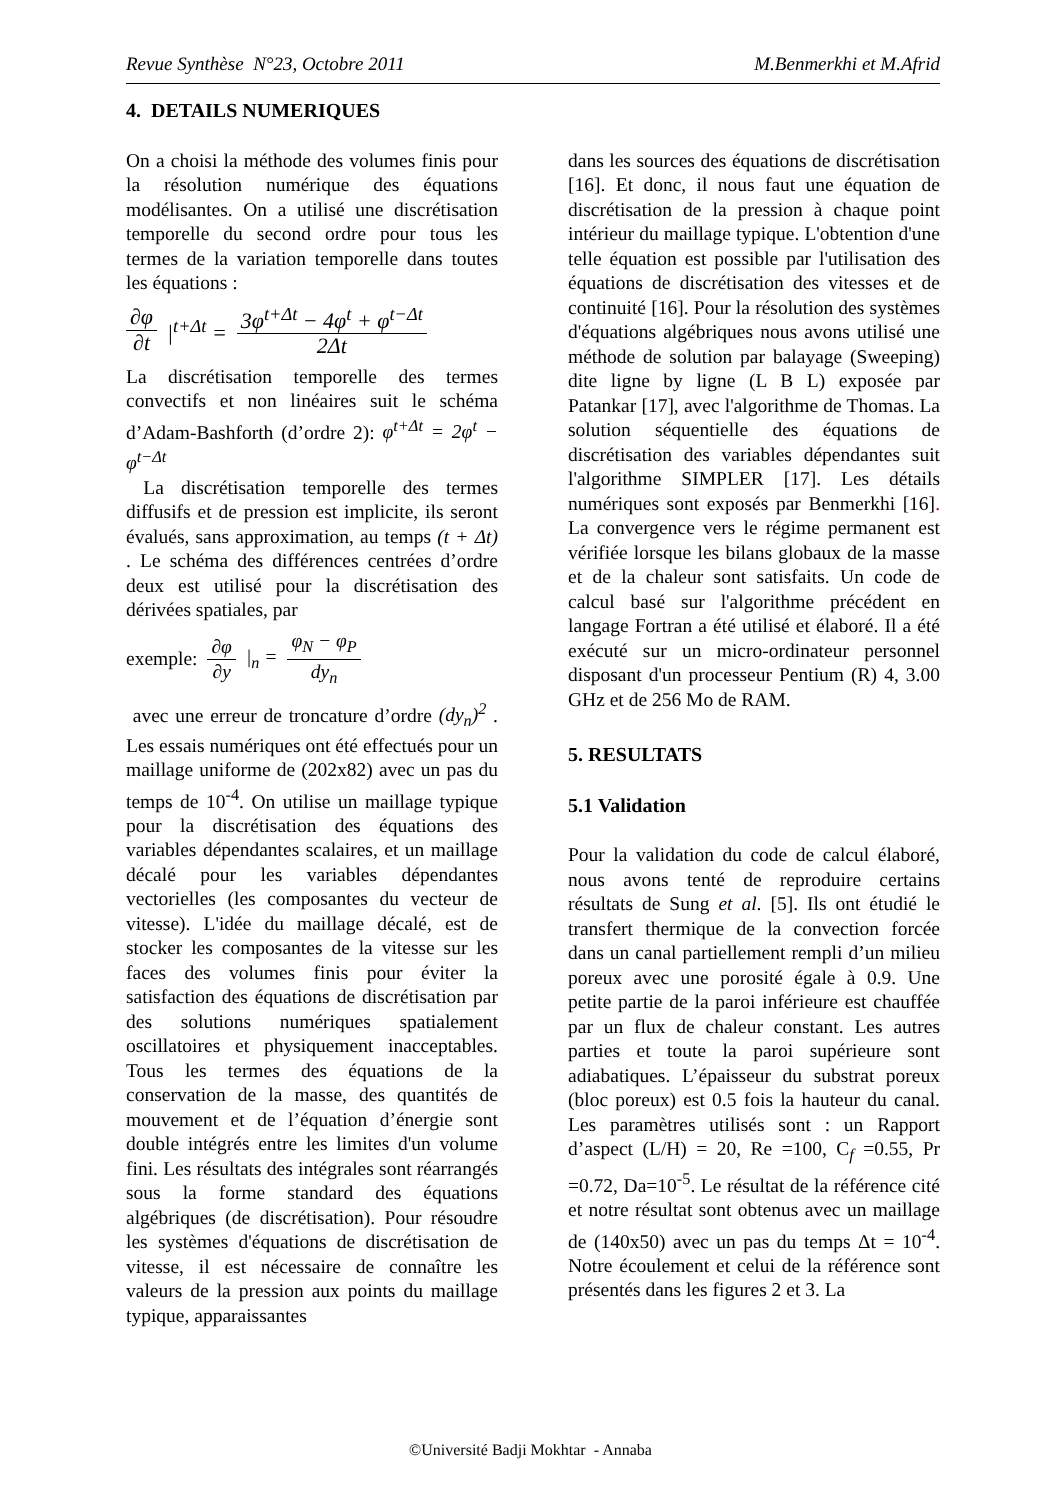Revue Synthèse N°23, Octobre 2011 M.Benmerkhi et M.Afrid
4. DETAILS NUMERIQUES
On a choisi la méthode des volumes finis pour la résolution numérique des équations modélisantes. On a utilisé une discrétisation temporelle du second ordre pour tous les termes de la variation temporelle dans toutes les équations :
∂φ ∂t |<sup>t+Δt</sup> = 3φ<sup>t+Δt</sup> − 4φ<sup>t</sup> + φ<sup>t−Δt</sup> 2Δt
La discrétisation temporelle des termes convectifs et non linéaires suit le schéma d’Adam-Bashforth (d’ordre 2): φ<sup>t+Δt</sup> = 2φ<sup>t</sup> − φ<sup>t−Δt</sup>
La discrétisation temporelle des termes diffusifs et de pression est implicite, ils seront évalués, sans approximation, au temps (t + Δt) . Le schéma des différences centrées d’ordre deux est utilisé pour la discrétisation des dérivées spatiales, par
exemple: ∂φ ∂y |<sub>n</sub> = φ<sub>N</sub> − φ<sub>P</sub> dy<sub>n</sub>
avec une erreur de troncature d’ordre (dy<sub>n</sub>)<sup>2</sup> . Les essais numériques ont été effectués pour un maillage uniforme de (202x82) avec un pas du temps de 10<sup>-4</sup>. On utilise un maillage typique pour la discrétisation des équations des variables dépendantes scalaires, et un maillage décalé pour les variables dépendantes vectorielles (les composantes du vecteur de vitesse). L'idée du maillage décalé, est de stocker les composantes de la vitesse sur les faces des volumes finis pour éviter la satisfaction des équations de discrétisation par des solutions numériques spatialement oscillatoires et physiquement inacceptables. Tous les termes des équations de la conservation de la masse, des quantités de mouvement et de l’équation d’énergie sont double intégrés entre les limites d'un volume fini. Les résultats des intégrales sont réarrangés sous la forme standard des équations algébriques (de discrétisation). Pour résoudre les systèmes d'équations de discrétisation de vitesse, il est nécessaire de connaître les valeurs de la pression aux points du maillage typique, apparaissantes
dans les sources des équations de discrétisation [16]. Et donc, il nous faut une équation de discrétisation de la pression à chaque point intérieur du maillage typique. L'obtention d'une telle équation est possible par l'utilisation des équations de discrétisation des vitesses et de continuité [16]. Pour la résolution des systèmes d'équations algébriques nous avons utilisé une méthode de solution par balayage (Sweeping) dite ligne by ligne (L B L) exposée par Patankar [17], avec l'algorithme de Thomas. La solution séquentielle des équations de discrétisation des variables dépendantes suit l'algorithme SIMPLER [17]. Les détails numériques sont exposés par Benmerkhi [16]. La convergence vers le régime permanent est vérifiée lorsque les bilans globaux de la masse et de la chaleur sont satisfaits. Un code de calcul basé sur l'algorithme précédent en langage Fortran a été utilisé et élaboré. Il a été exécuté sur un micro-ordinateur personnel disposant d'un processeur Pentium (R) 4, 3.00 GHz et de 256 Mo de RAM.
5. RESULTATS
5.1 Validation
Pour la validation du code de calcul élaboré, nous avons tenté de reproduire certains résultats de Sung et al. [5]. Ils ont étudié le transfert thermique de la convection forcée dans un canal partiellement rempli d’un milieu poreux avec une porosité égale à 0.9. Une petite partie de la paroi inférieure est chauffée par un flux de chaleur constant. Les autres parties et toute la paroi supérieure sont adiabatiques. L’épaisseur du substrat poreux (bloc poreux) est 0.5 fois la hauteur du canal. Les paramètres utilisés sont : un Rapport d’aspect (L/H) = 20, Re =100, C<sub>f</sub> =0.55, Pr =0.72, Da=10<sup>-5</sup>. Le résultat de la référence cité et notre résultat sont obtenus avec un maillage de (140x50) avec un pas du temps Δt = 10<sup>-4</sup>. Notre écoulement et celui de la référence sont présentés dans les figures 2 et 3. La
©Université Badji Mokhtar - Annaba